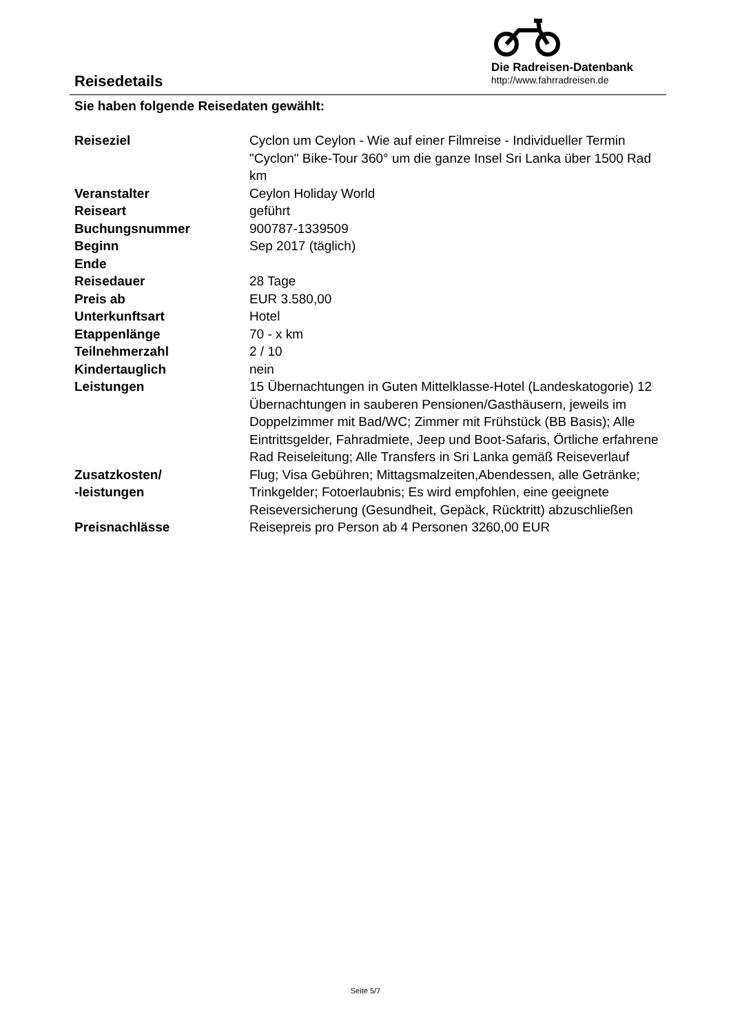Reisedetails
Die Radreisen-Datenbank
http://www.fahrradreisen.de
Sie haben folgende Reisedaten gewählt:
| Reiseziel | Cyclon um Ceylon - Wie auf einer Filmreise - Individueller Termin "Cyclon" Bike-Tour 360° um die ganze Insel Sri Lanka über 1500 Rad km |
| Veranstalter | Ceylon Holiday World |
| Reiseart | geführt |
| Buchungsnummer | 900787-1339509 |
| Beginn | Sep 2017 (täglich) |
| Ende | |
| Reisedauer | 28 Tage |
| Preis ab | EUR 3.580,00 |
| Unterkunftsart | Hotel |
| Etappenlänge | 70 - x km |
| Teilnehmerzahl | 2 / 10 |
| Kindertauglich | nein |
| Leistungen | 15 Übernachtungen in Guten Mittelklasse-Hotel (Landeskatogorie) 12 Übernachtungen in sauberen Pensionen/Gasthäusern, jeweils im Doppelzimmer mit Bad/WC; Zimmer mit Frühstück (BB Basis); Alle Eintrittsgelder, Fahradmiete, Jeep und Boot-Safaris, Örtliche erfahrene Rad Reiseleitung; Alle Transfers in Sri Lanka gemäß Reiseverlauf |
| Zusatzkosten/ -leistungen | Flug; Visa Gebühren; Mittagsmalzeiten,Abendessen, alle Getränke; Trinkgelder; Fotoerlaubnis; Es wird empfohlen, eine geeignete Reiseversicherung (Gesundheit, Gepäck, Rücktritt) abzuschließen |
| Preisnachlässe | Reisepreis pro Person ab 4 Personen 3260,00 EUR |
Seite 5/7